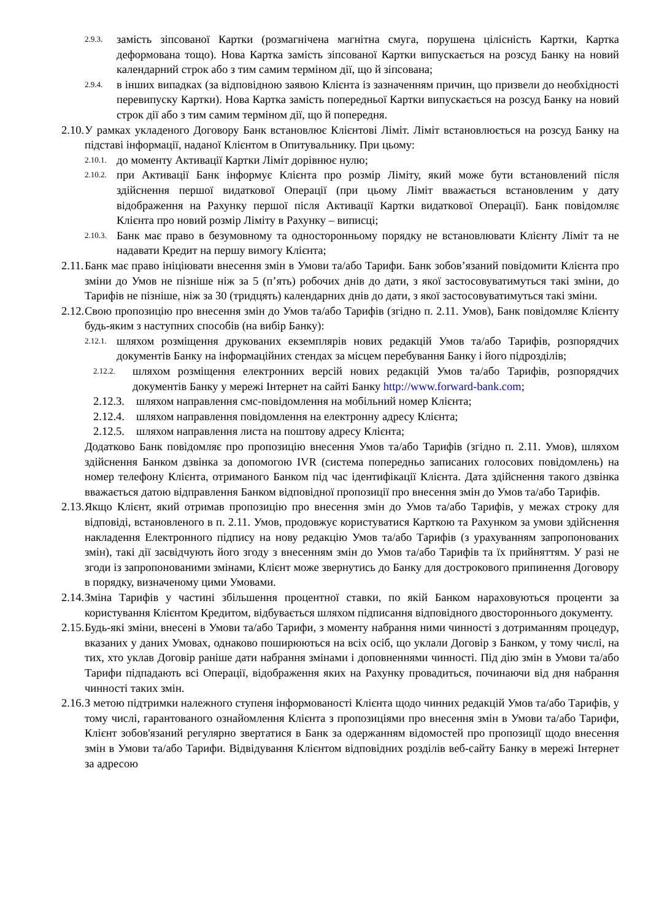2.9.3. замість зіпсованої Картки (розмагнічена магнітна смуга, порушена цілісність Картки, Картка деформована тощо). Нова Картка замість зіпсованої Картки випускається на розсуд Банку на новий календарний строк або з тим самим терміном дії, що й зіпсована;
2.9.4. в інших випадках (за відповідною заявою Клієнта із зазначенням причин, що призвели до необхідності перевипуску Картки). Нова Картка замість попередньої Картки випускається на розсуд Банку на новий строк дії або з тим самим терміном дії, що й попередня.
2.10. У рамках укладеного Договору Банк встановлює Клієнтові Ліміт. Ліміт встановлюється на розсуд Банку на підставі інформації, наданої Клієнтом в Опитувальнику. При цьому:
2.10.1. до моменту Активації Картки Ліміт дорівнює нулю;
2.10.2. при Активації Банк інформує Клієнта про розмір Ліміту, який може бути встановлений після здійснення першої видаткової Операції (при цьому Ліміт вважається встановленим у дату відображення на Рахунку першої після Активації Картки видаткової Операції). Банк повідомляє Клієнта про новий розмір Ліміту в Рахунку – виписці;
2.10.3. Банк має право в безумовному та односторонньому порядку не встановлювати Клієнту Ліміт та не надавати Кредит на першу вимогу Клієнта;
2.11. Банк має право ініціювати внесення змін в Умови та/або Тарифи. Банк зобов’язаний повідомити Клієнта про зміни до Умов не пізніше ніж за 5 (п’ять) робочих днів до дати, з якої застосовуватимуться такі зміни, до Тарифів не пізніше, ніж за 30 (тридцять) календарних днів до дати, з якої застосовуватимуться такі зміни.
2.12. Свою пропозицію про внесення змін до Умов та/або Тарифів (згідно п. 2.11. Умов), Банк повідомляє Клієнту будь-яким з наступних способів (на вибір Банку):
2.12.1. шляхом розміщення друкованих екземплярів нових редакцій Умов та/або Тарифів, розпорядчих документів Банку на інформаційних стендах за місцем перебування Банку і його підрозділів;
2.12.2. шляхом розміщення електронних версій нових редакцій Умов та/або Тарифів, розпорядчих документів Банку у мережі Інтернет на сайті Банку http://www.forward-bank.com;
2.12.3. шляхом направлення смс-повідомлення на мобільний номер Клієнта;
2.12.4. шляхом направлення повідомлення на електронну адресу Клієнта;
2.12.5. шляхом направлення листа на поштову адресу Клієнта;
Додатково Банк повідомляє про пропозицію внесення Умов та/або Тарифів (згідно п. 2.11. Умов), шляхом здійснення Банком дзвінка за допомогою IVR (система попередньо записаних голосових повідомлень) на номер телефону Клієнта, отриманого Банком під час ідентифікації Клієнта. Дата здійснення такого дзвінка вважається датою відправлення Банком відповідної пропозиції про внесення змін до Умов та/або Тарифів.
2.13. Якщо Клієнт, який отримав пропозицію про внесення змін до Умов та/або Тарифів, у межах строку для відповіді, встановленого в п. 2.11. Умов, продовжує користуватися Карткою та Рахунком за умови здійснення накладення Електронного підпису на нову редакцію Умов та/або Тарифів (з урахуванням запропонованих змін), такі дії засвідчують його згоду з внесенням змін до Умов та/або Тарифів та їх прийняттям. У разі не згоди із запропонованими змінами, Клієнт може звернутись до Банку для дострокового припинення Договору в порядку, визначеному цими Умовами.
2.14. Зміна Тарифів у частині збільшення процентної ставки, по якій Банком нараховуються проценти за користування Клієнтом Кредитом, відбувається шляхом підписання відповідного двостороннього документу.
2.15. Будь-які зміни, внесені в Умови та/або Тарифи, з моменту набрання ними чинності з дотриманням процедур, вказаних у даних Умовах, однаково поширюються на всіх осіб, що уклали Договір з Банком, у тому числі, на тих, хто уклав Договір раніше дати набрання змінами і доповненнями чинності. Під дію змін в Умови та/або Тарифи підпадають всі Операції, відображення яких на Рахунку провадиться, починаючи від дня набрання чинності таких змін.
2.16. З метою підтримки належного ступеня інформованості Клієнта щодо чинних редакцій Умов та/або Тарифів, у тому числі, гарантованого ознайомлення Клієнта з пропозиціями про внесення змін в Умови та/або Тарифи, Клієнт зобов'язаний регулярно звертатися в Банк за одержанням відомостей про пропозиції щодо внесення змін в Умови та/або Тарифи. Відвідування Клієнтом відповідних розділів веб-сайту Банку в мережі Інтернет за адресою